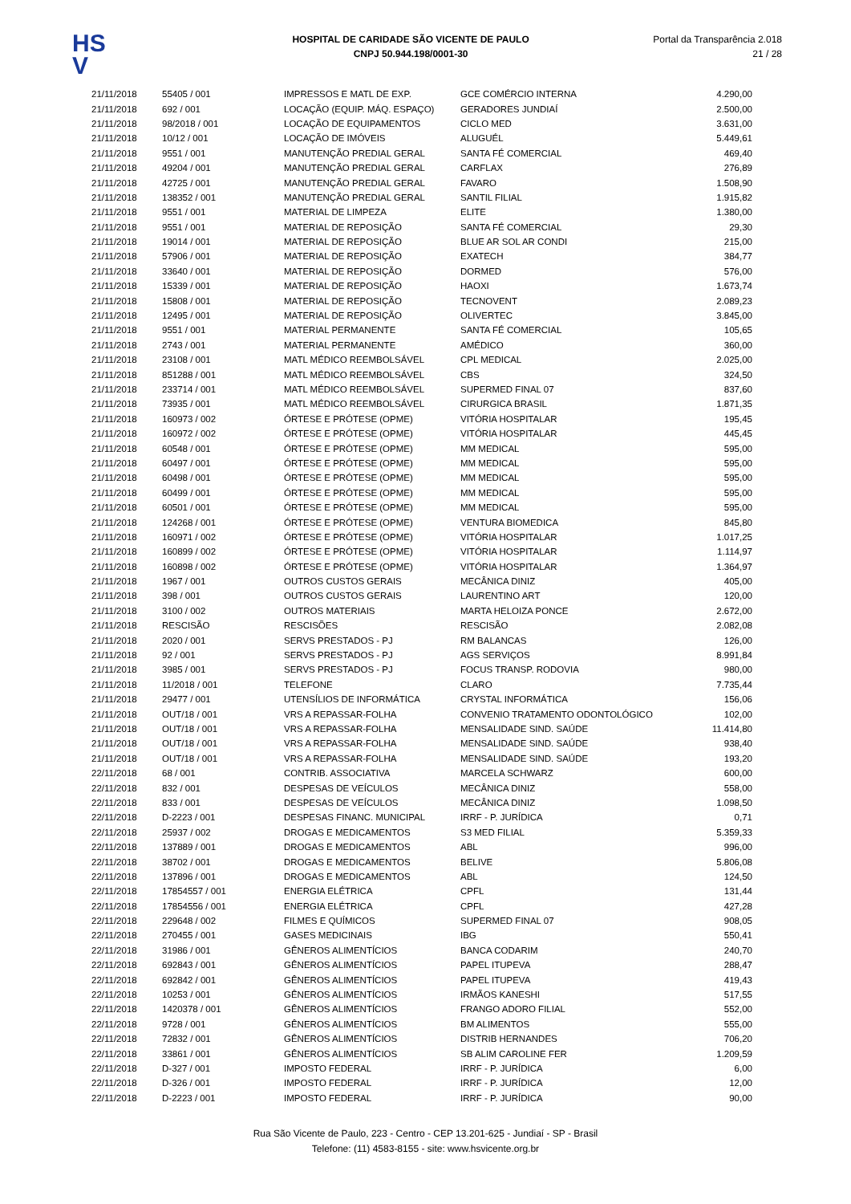HS
V
HOSPITAL DE CARIDADE SÃO VICENTE DE PAULO
CNPJ 50.944.198/0001-30
Portal da Transparência 2.018
21 / 28
| 21/11/2018 | 55405 / 001 | IMPRESSOS E MATL DE EXP. | GCE COMÉRCIO INTERNA | 4.290,00 |
| 21/11/2018 | 692 / 001 | LOCAÇÃO (EQUIP. MÁQ. ESPAÇO) | GERADORES JUNDIAÍ | 2.500,00 |
| 21/11/2018 | 98/2018 / 001 | LOCAÇÃO DE EQUIPAMENTOS | CICLO MED | 3.631,00 |
| 21/11/2018 | 10/12 / 001 | LOCAÇÃO DE IMÓVEIS | ALUGUÉL | 5.449,61 |
| 21/11/2018 | 9551 / 001 | MANUTENÇÃO PREDIAL GERAL | SANTA FÉ COMERCIAL | 469,40 |
| 21/11/2018 | 49204 / 001 | MANUTENÇÃO PREDIAL GERAL | CARFLAX | 276,89 |
| 21/11/2018 | 42725 / 001 | MANUTENÇÃO PREDIAL GERAL | FAVARO | 1.508,90 |
| 21/11/2018 | 138352 / 001 | MANUTENÇÃO PREDIAL GERAL | SANTIL FILIAL | 1.915,82 |
| 21/11/2018 | 9551 / 001 | MATERIAL DE LIMPEZA | ELITE | 1.380,00 |
| 21/11/2018 | 9551 / 001 | MATERIAL DE REPOSIÇÃO | SANTA FÉ COMERCIAL | 29,30 |
| 21/11/2018 | 19014 / 001 | MATERIAL DE REPOSIÇÃO | BLUE AR SOL AR CONDI | 215,00 |
| 21/11/2018 | 57906 / 001 | MATERIAL DE REPOSIÇÃO | EXATECH | 384,77 |
| 21/11/2018 | 33640 / 001 | MATERIAL DE REPOSIÇÃO | DORMED | 576,00 |
| 21/11/2018 | 15339 / 001 | MATERIAL DE REPOSIÇÃO | HAOXI | 1.673,74 |
| 21/11/2018 | 15808 / 001 | MATERIAL DE REPOSIÇÃO | TECNOVENT | 2.089,23 |
| 21/11/2018 | 12495 / 001 | MATERIAL DE REPOSIÇÃO | OLIVERTEC | 3.845,00 |
| 21/11/2018 | 9551 / 001 | MATERIAL PERMANENTE | SANTA FÉ COMERCIAL | 105,65 |
| 21/11/2018 | 2743 / 001 | MATERIAL PERMANENTE | AMÉDICO | 360,00 |
| 21/11/2018 | 23108 / 001 | MATL MÉDICO REEMBOLSÁVEL | CPL MEDICAL | 2.025,00 |
| 21/11/2018 | 851288 / 001 | MATL MÉDICO REEMBOLSÁVEL | CBS | 324,50 |
| 21/11/2018 | 233714 / 001 | MATL MÉDICO REEMBOLSÁVEL | SUPERMED FINAL 07 | 837,60 |
| 21/11/2018 | 73935 / 001 | MATL MÉDICO REEMBOLSÁVEL | CIRURGICA BRASIL | 1.871,35 |
| 21/11/2018 | 160973 / 002 | ÓRTESE E PRÓTESE (OPME) | VITÓRIA HOSPITALAR | 195,45 |
| 21/11/2018 | 160972 / 002 | ÓRTESE E PRÓTESE (OPME) | VITÓRIA HOSPITALAR | 445,45 |
| 21/11/2018 | 60548 / 001 | ÓRTESE E PRÓTESE (OPME) | MM MEDICAL | 595,00 |
| 21/11/2018 | 60497 / 001 | ÓRTESE E PRÓTESE (OPME) | MM MEDICAL | 595,00 |
| 21/11/2018 | 60498 / 001 | ÓRTESE E PRÓTESE (OPME) | MM MEDICAL | 595,00 |
| 21/11/2018 | 60499 / 001 | ÓRTESE E PRÓTESE (OPME) | MM MEDICAL | 595,00 |
| 21/11/2018 | 60501 / 001 | ÓRTESE E PRÓTESE (OPME) | MM MEDICAL | 595,00 |
| 21/11/2018 | 124268 / 001 | ÓRTESE E PRÓTESE (OPME) | VENTURA BIOMEDICA | 845,80 |
| 21/11/2018 | 160971 / 002 | ÓRTESE E PRÓTESE (OPME) | VITÓRIA HOSPITALAR | 1.017,25 |
| 21/11/2018 | 160899 / 002 | ÓRTESE E PRÓTESE (OPME) | VITÓRIA HOSPITALAR | 1.114,97 |
| 21/11/2018 | 160898 / 002 | ÓRTESE E PRÓTESE (OPME) | VITÓRIA HOSPITALAR | 1.364,97 |
| 21/11/2018 | 1967 / 001 | OUTROS CUSTOS GERAIS | MECÂNICA DINIZ | 405,00 |
| 21/11/2018 | 398 / 001 | OUTROS CUSTOS GERAIS | LAURENTINO ART | 120,00 |
| 21/11/2018 | 3100 / 002 | OUTROS MATERIAIS | MARTA HELOIZA PONCE | 2.672,00 |
| 21/11/2018 | RESCISÃO | RESCISÕES | RESCISÃO | 2.082,08 |
| 21/11/2018 | 2020 / 001 | SERVS PRESTADOS - PJ | RM BALANCAS | 126,00 |
| 21/11/2018 | 92 / 001 | SERVS PRESTADOS - PJ | AGS SERVIÇOS | 8.991,84 |
| 21/11/2018 | 3985 / 001 | SERVS PRESTADOS - PJ | FOCUS TRANSP. RODOVIA | 980,00 |
| 21/11/2018 | 11/2018 / 001 | TELEFONE | CLARO | 7.735,44 |
| 21/11/2018 | 29477 / 001 | UTENSÍLIOS DE INFORMÁTICA | CRYSTAL INFORMÁTICA | 156,06 |
| 21/11/2018 | OUT/18 / 001 | VRS A REPASSAR-FOLHA | CONVENIO TRATAMENTO ODONTOLÓGICO | 102,00 |
| 21/11/2018 | OUT/18 / 001 | VRS A REPASSAR-FOLHA | MENSALIDADE SIND. SAÚDE | 11.414,80 |
| 21/11/2018 | OUT/18 / 001 | VRS A REPASSAR-FOLHA | MENSALIDADE SIND. SAÚDE | 938,40 |
| 21/11/2018 | OUT/18 / 001 | VRS A REPASSAR-FOLHA | MENSALIDADE SIND. SAÚDE | 193,20 |
| 22/11/2018 | 68 / 001 | CONTRIB. ASSOCIATIVA | MARCELA SCHWARZ | 600,00 |
| 22/11/2018 | 832 / 001 | DESPESAS DE VEÍCULOS | MECÂNICA DINIZ | 558,00 |
| 22/11/2018 | 833 / 001 | DESPESAS DE VEÍCULOS | MECÂNICA DINIZ | 1.098,50 |
| 22/11/2018 | D-2223 / 001 | DESPESAS FINANC. MUNICIPAL | IRRF - P. JURÍDICA | 0,71 |
| 22/11/2018 | 25937 / 002 | DROGAS E MEDICAMENTOS | S3 MED FILIAL | 5.359,33 |
| 22/11/2018 | 137889 / 001 | DROGAS E MEDICAMENTOS | ABL | 996,00 |
| 22/11/2018 | 38702 / 001 | DROGAS E MEDICAMENTOS | BELIVE | 5.806,08 |
| 22/11/2018 | 137896 / 001 | DROGAS E MEDICAMENTOS | ABL | 124,50 |
| 22/11/2018 | 17854557 / 001 | ENERGIA ELÉTRICA | CPFL | 131,44 |
| 22/11/2018 | 17854556 / 001 | ENERGIA ELÉTRICA | CPFL | 427,28 |
| 22/11/2018 | 229648 / 002 | FILMES E QUÍMICOS | SUPERMED FINAL 07 | 908,05 |
| 22/11/2018 | 270455 / 001 | GASES MEDICINAIS | IBG | 550,41 |
| 22/11/2018 | 31986 / 001 | GÊNEROS ALIMENTÍCIOS | BANCA CODARIM | 240,70 |
| 22/11/2018 | 692843 / 001 | GÊNEROS ALIMENTÍCIOS | PAPEL ITUPEVA | 288,47 |
| 22/11/2018 | 692842 / 001 | GÊNEROS ALIMENTÍCIOS | PAPEL ITUPEVA | 419,43 |
| 22/11/2018 | 10253 / 001 | GÊNEROS ALIMENTÍCIOS | IRMÃOS KANESHI | 517,55 |
| 22/11/2018 | 1420378 / 001 | GÊNEROS ALIMENTÍCIOS | FRANGO ADORO FILIAL | 552,00 |
| 22/11/2018 | 9728 / 001 | GÊNEROS ALIMENTÍCIOS | BM ALIMENTOS | 555,00 |
| 22/11/2018 | 72832 / 001 | GÊNEROS ALIMENTÍCIOS | DISTRIB HERNANDES | 706,20 |
| 22/11/2018 | 33861 / 001 | GÊNEROS ALIMENTÍCIOS | SB ALIM CAROLINE FER | 1.209,59 |
| 22/11/2018 | D-327 / 001 | IMPOSTO FEDERAL | IRRF - P. JURÍDICA | 6,00 |
| 22/11/2018 | D-326 / 001 | IMPOSTO FEDERAL | IRRF - P. JURÍDICA | 12,00 |
| 22/11/2018 | D-2223 / 001 | IMPOSTO FEDERAL | IRRF - P. JURÍDICA | 90,00 |
Rua São Vicente de Paulo, 223 - Centro - CEP 13.201-625 - Jundiaí - SP - Brasil
Telefone: (11) 4583-8155 - site: www.hsvicente.org.br